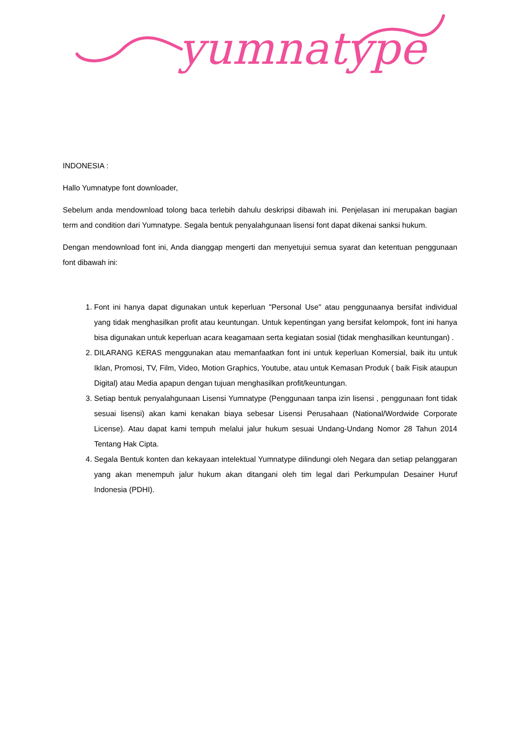yumnatype
INDONESIA :
Hallo Yumnatype font downloader,
Sebelum anda mendownload tolong baca terlebih dahulu deskripsi dibawah ini. Penjelasan ini merupakan bagian term and condition dari Yumnatype. Segala bentuk penyalahgunaan lisensi font dapat dikenai sanksi hukum.
Dengan mendownload font ini, Anda dianggap mengerti dan menyetujui semua syarat dan ketentuan penggunaan font dibawah ini:
1. Font ini hanya dapat digunakan untuk keperluan "Personal Use" atau penggunaanya bersifat individual yang tidak menghasilkan profit atau keuntungan. Untuk kepentingan yang bersifat kelompok, font ini hanya bisa digunakan untuk keperluan acara keagamaan serta kegiatan sosial (tidak menghasilkan keuntungan) .
2. DILARANG KERAS menggunakan atau memanfaatkan font ini untuk keperluan Komersial, baik itu untuk Iklan, Promosi, TV, Film, Video, Motion Graphics, Youtube, atau untuk Kemasan Produk ( baik Fisik ataupun Digital) atau Media apapun dengan tujuan menghasilkan profit/keuntungan.
3. Setiap bentuk penyalahgunaan Lisensi Yumnatype (Penggunaan tanpa izin lisensi , penggunaan font tidak sesuai lisensi) akan kami kenakan biaya sebesar Lisensi Perusahaan (National/Wordwide Corporate License). Atau dapat kami tempuh melalui jalur hukum sesuai Undang-Undang Nomor 28 Tahun 2014 Tentang Hak Cipta.
4. Segala Bentuk konten dan kekayaan intelektual Yumnatype dilindungi oleh Negara dan setiap pelanggaran yang akan menempuh jalur hukum akan ditangani oleh tim legal dari Perkumpulan Desainer Huruf Indonesia (PDHI).